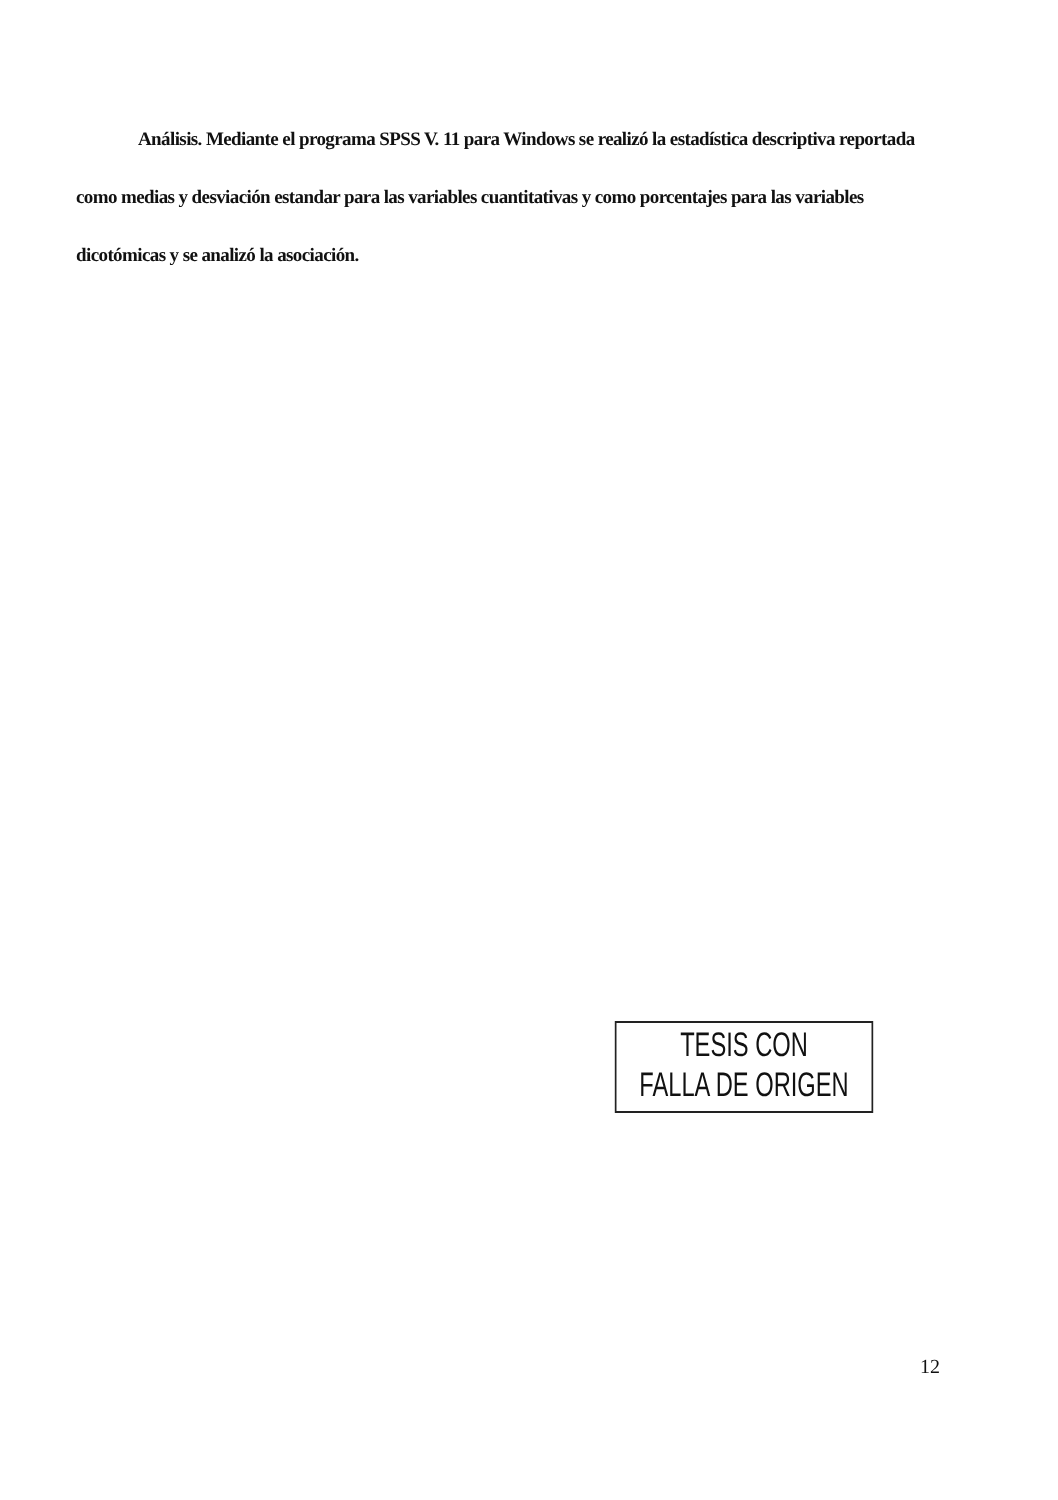Análisis. Mediante el programa SPSS V. 11 para Windows se realizó la estadística descriptiva reportada como medias y desviación estandar para las variables cuantitativas y como porcentajes para las variables dicotómicas y se analizó la asociación.
TESIS CON
FALLA DE ORIGEN
12